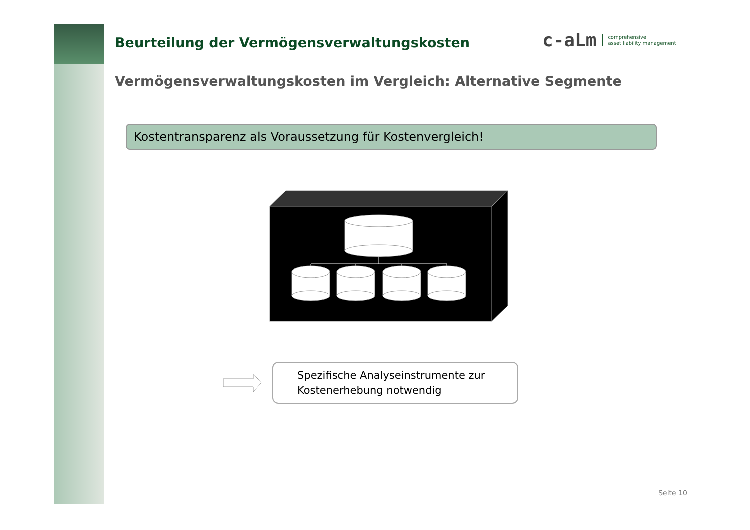Beurteilung der Vermögensverwaltungskosten
c-aLm comprehensive
asset liability management
Vermögensverwaltungskosten im Vergleich: Alternative Segmente
Kostentransparenz als Voraussetzung für Kostenvergleich!
Spezifische Analyseinstrumente zur Kostenerhebung notwendig
Seite 10